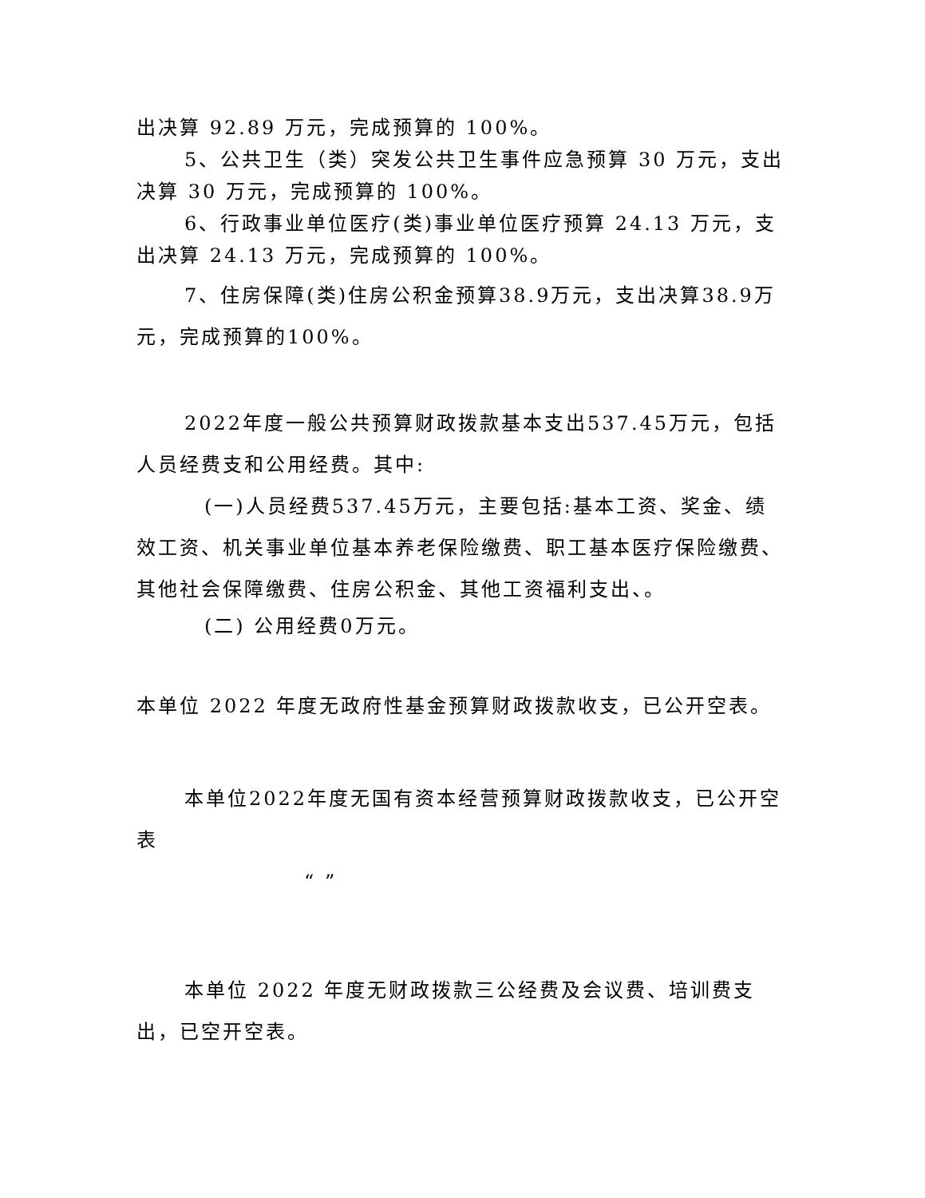出决算 92.89 万元，完成预算的 100%。
5、公共卫生（类）突发公共卫生事件应急预算 30 万元，支出决算 30 万元，完成预算的 100%。
6、行政事业单位医疗(类)事业单位医疗预算 24.13 万元，支出决算 24.13 万元，完成预算的 100%。
7、住房保障(类)住房公积金预算38.9万元，支出决算38.9万元，完成预算的100%。
2022年度一般公共预算财政拨款基本支出537.45万元，包括人员经费支和公用经费。其中:
(一)人员经费537.45万元，主要包括:基本工资、奖金、绩效工资、机关事业单位基本养老保险缴费、职工基本医疗保险缴费、其他社会保障缴费、住房公积金、其他工资福利支出、。
(二) 公用经费0万元。
本单位 2022 年度无政府性基金预算财政拨款收支，已公开空表。
本单位2022年度无国有资本经营预算财政拨款收支，已公开空表
“ ”
本单位 2022 年度无财政拨款三公经费及会议费、培训费支出，已空开空表。